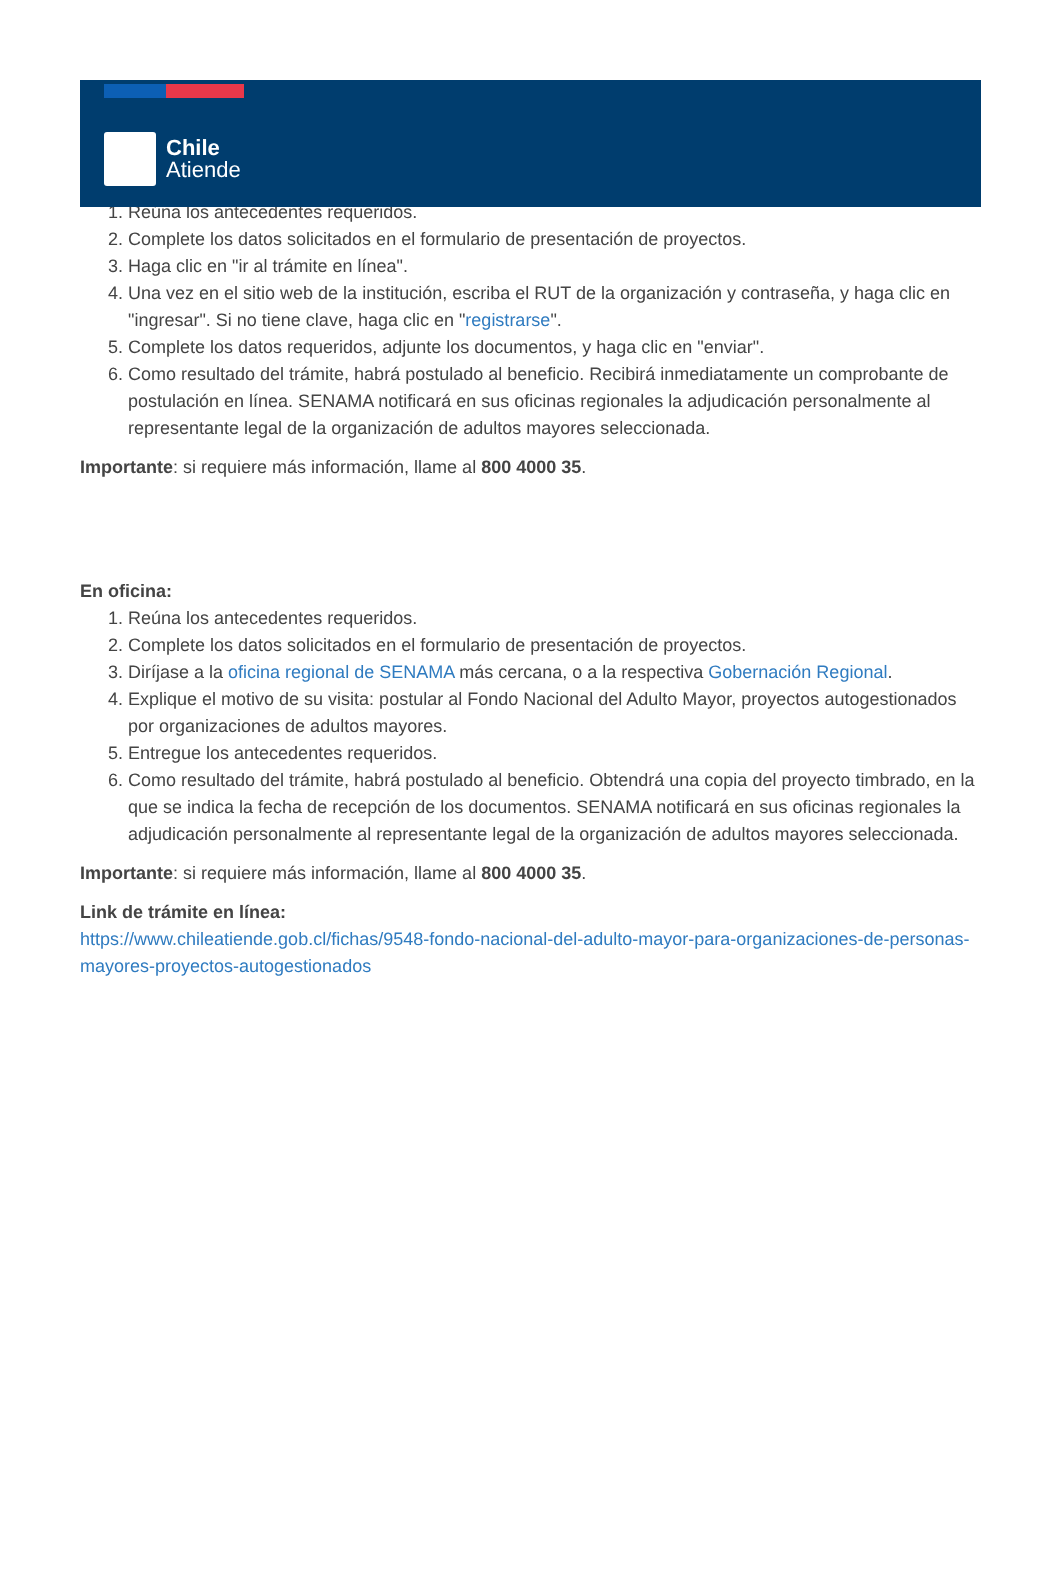Chile
Atiende
1. Reúna los antecedentes requeridos.
2. Complete los datos solicitados en el formulario de presentación de proyectos.
3. Haga clic en "ir al trámite en línea".
4. Una vez en el sitio web de la institución, escriba el RUT de la organización y contraseña, y haga clic en "ingresar". Si no tiene clave, haga clic en "registrarse".
5. Complete los datos requeridos, adjunte los documentos, y haga clic en "enviar".
6. Como resultado del trámite, habrá postulado al beneficio. Recibirá inmediatamente un comprobante de postulación en línea. SENAMA notificará en sus oficinas regionales la adjudicación personalmente al representante legal de la organización de adultos mayores seleccionada.
Importante: si requiere más información, llame al 800 4000 35.
En oficina:
1. Reúna los antecedentes requeridos.
2. Complete los datos solicitados en el formulario de presentación de proyectos.
3. Diríjase a la oficina regional de SENAMA más cercana, o a la respectiva Gobernación Regional.
4. Explique el motivo de su visita: postular al Fondo Nacional del Adulto Mayor, proyectos autogestionados por organizaciones de adultos mayores.
5. Entregue los antecedentes requeridos.
6. Como resultado del trámite, habrá postulado al beneficio. Obtendrá una copia del proyecto timbrado, en la que se indica la fecha de recepción de los documentos. SENAMA notificará en sus oficinas regionales la adjudicación personalmente al representante legal de la organización de adultos mayores seleccionada.
Importante: si requiere más información, llame al 800 4000 35.
Link de trámite en línea:
https://www.chileatiende.gob.cl/fichas/9548-fondo-nacional-del-adulto-mayor-para-organizaciones-de-personas-mayores-proyectos-autogestionados